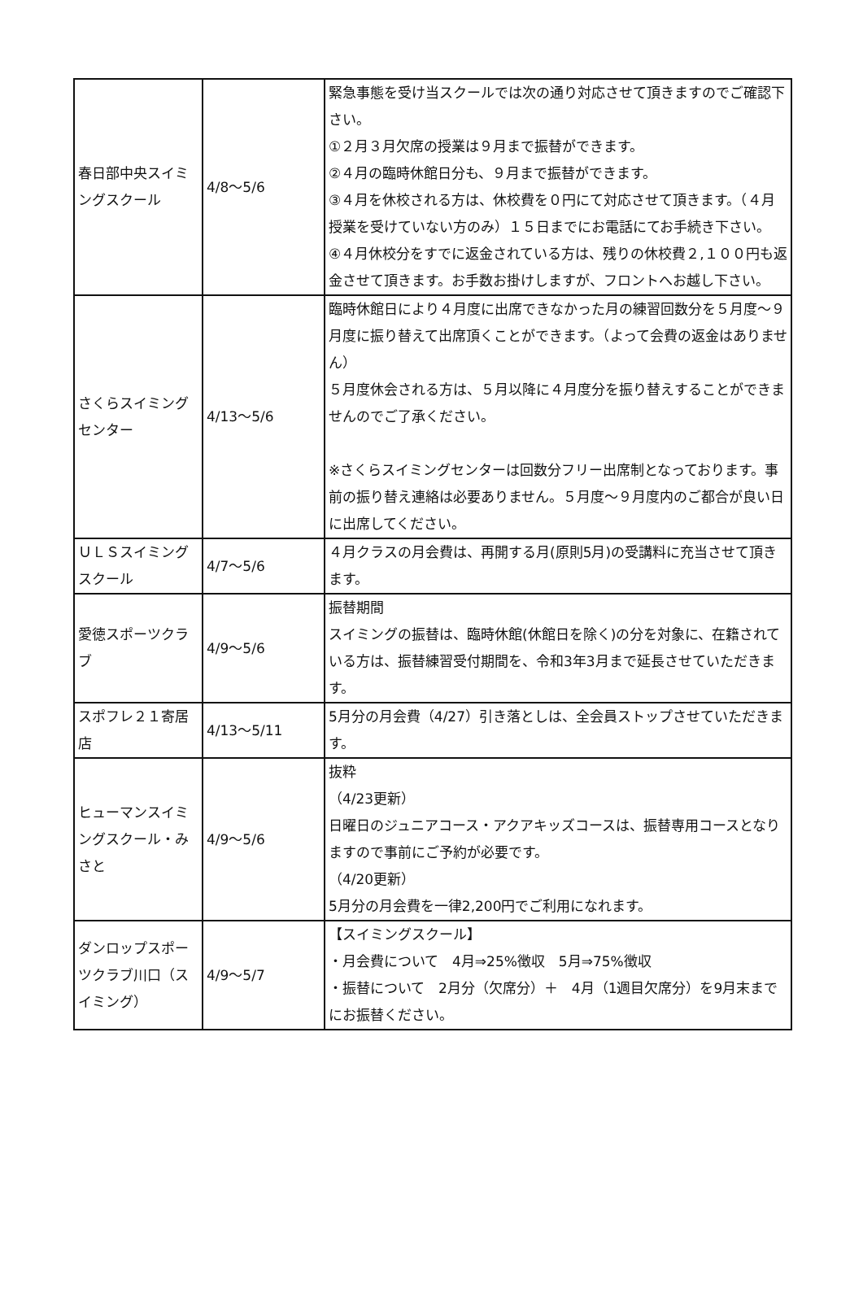| 春日部中央スイミングスクール | 4/8～5/6 | 緊急事態を受け当スクールでは次の通り対応させて頂きますのでご確認下さい。 ①２月３月欠席の授業は９月まで振替ができます。 ②４月の臨時休館日分も、９月まで振替ができます。 ③４月を休校される方は、休校費を０円にて対応させて頂きます。（４月授業を受けていない方のみ）１５日までにお電話にてお手続き下さい。 ④４月休校分をすでに返金されている方は、残りの休校費２,１００円も返金させて頂きます。お手数お掛けしますが、フロントへお越し下さい。 |
| さくらスイミングセンター | 4/13～5/6 | 臨時休館日により４月度に出席できなかった月の練習回数分を５月度～９月度に振り替えて出席頂くことができます。（よって会費の返金はありません） ５月度休会される方は、５月以降に４月度分を振り替えすることができませんのでご了承ください。 ※さくらスイミングセンターは回数分フリー出席制となっております。事前の振り替え連絡は必要ありません。５月度～９月度内のご都合が良い日に出席してください。 |
| ＵＬＳスイミングスクール | 4/7～5/6 | ４月クラスの月会費は、再開する月(原則5月)の受講料に充当させて頂きます。 |
| 愛徳スポーツクラブ | 4/9～5/6 | 振替期間 スイミングの振替は、臨時休館(休館日を除く)の分を対象に、在籍されている方は、振替練習受付期間を、令和3年3月まで延長させていただきます。 |
| スポフレ２１寄居店 | 4/13～5/11 | 5月分の月会費（4/27）引き落としは、全会員ストップさせていただきます。 |
| ヒューマンスイミングスクール・みさと | 4/9～5/6 | 抜粋 （4/23更新） 日曜日のジュニアコース・アクアキッズコースは、振替専用コースとなりますので事前にご予約が必要です。 （4/20更新） 5月分の月会費を一律2,200円でご利用になれます。 |
| ダンロップスポーツクラブ川口（スイミング） | 4/9～5/7 | 【スイミングスクール】 ・月会費について 4月⇒25%徴収 5月⇒75%徴収 ・振替について 2月分（欠席分）＋ 4月（1週目欠席分）を9月末までにお振替ください。 |